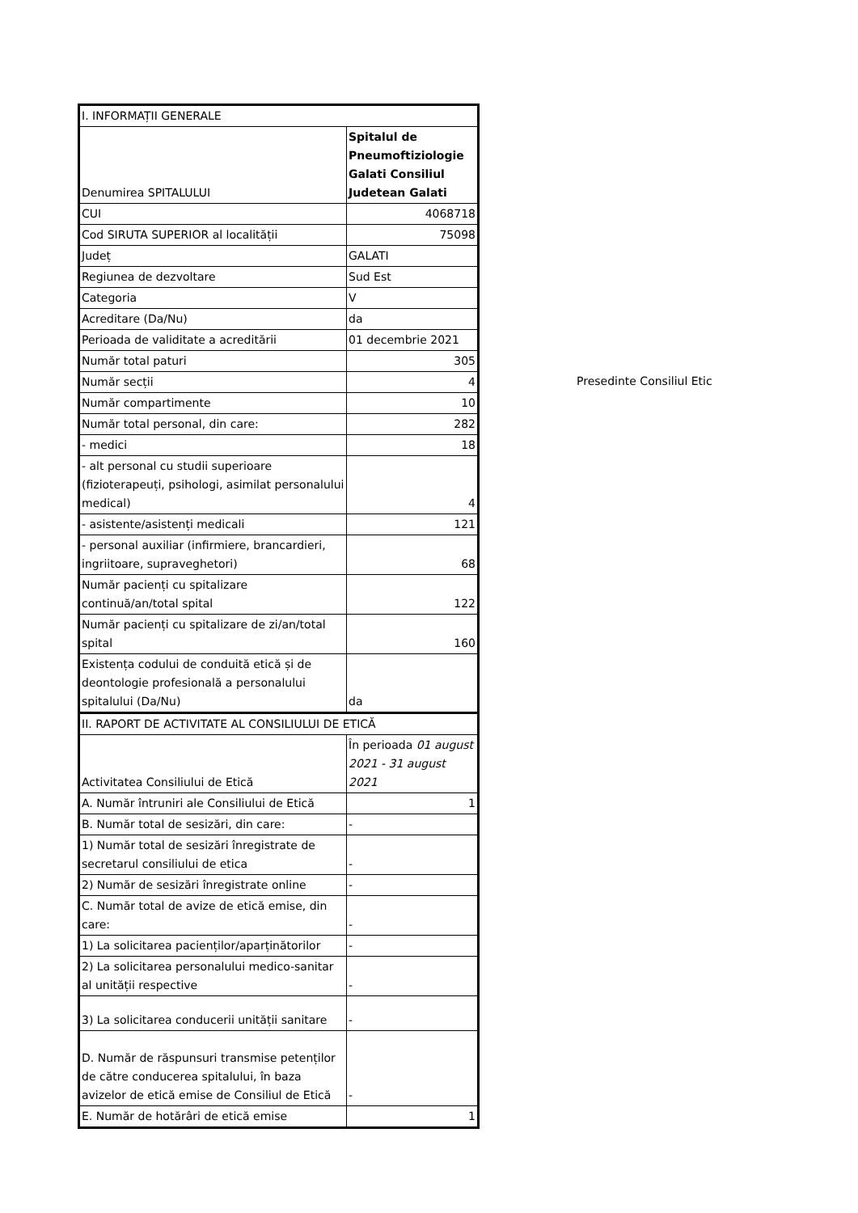| I. INFORMAȚII GENERALE | |
| Denumirea SPITALULUI | Spitalul de Pneumoftiziologie Galati Consiliul Judetean Galati |
| CUI | 4068718 |
| Cod SIRUTA SUPERIOR al localității | 75098 |
| Județ | GALATI |
| Regiunea de dezvoltare | Sud Est |
| Categoria | V |
| Acreditare (Da/Nu) | da |
| Perioada de validitate a acreditării | 01 decembrie 2021 |
| Număr total paturi | 305 |
| Număr secții | 4 |
| Număr compartimente | 10 |
| Număr total personal, din care: | 282 |
| - medici | 18 |
| - alt personal cu studii superioare (fizioterapeuți, psihologi, asimilat personalului medical) | 4 |
| - asistente/asistenți medicali | 121 |
| - personal auxiliar (infirmiere, brancardieri, ingriitoare, supraveghetori) | 68 |
| Număr pacienți cu spitalizare continuă/an/total spital | 122 |
| Număr pacienți cu spitalizare de zi/an/total spital | 160 |
| Existența codului de conduită etică și de deontologie profesională a personalului spitalului (Da/Nu) | da |
| II. RAPORT DE ACTIVITATE AL CONSILIULUI DE ETICĂ | |
| Activitatea Consiliului de Etică | În perioada 01 august 2021 - 31 august 2021 |
| A. Număr întruniri ale Consiliului de Etică | 1 |
| B. Număr total de sesizări, din care: | - |
| 1) Număr total de sesizări înregistrate de secretarul consiliului de etica | - |
| 2) Număr de sesizări înregistrate online | - |
| C. Număr total de avize de etică emise, din care: | - |
| 1) La solicitarea pacienților/aparținătorilor | - |
| 2) La solicitarea personalului medico-sanitar al unității respective | - |
| 3) La solicitarea conducerii unității sanitare | - |
| D. Număr de răspunsuri transmise petenților de către conducerea spitalului, în baza avizelor de etică emise de Consiliul de Etică | - |
| E. Număr de hotărâri de etică emise | 1 |
Presedinte Consiliul Etic